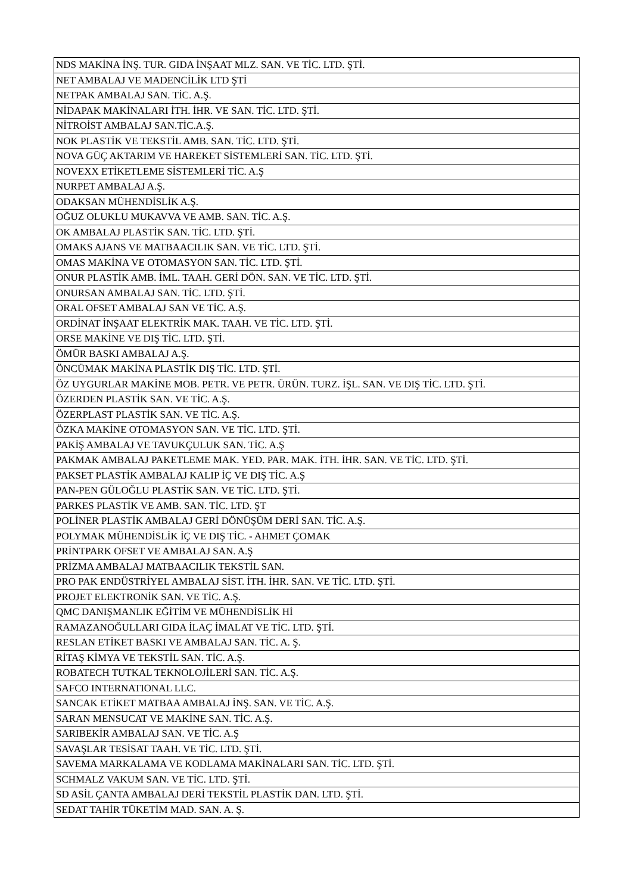| NDS MAKİNA İNŞ. TUR. GIDA İNŞAAT MLZ. SAN. VE TİC. LTD. ŞTİ. |
| NET AMBALAJ VE MADENCİLİK LTD ŞTİ |
| NETPAK AMBALAJ SAN. TİC. A.Ş. |
| NİDAPAK MAKİNALARI İTH. İHR. VE SAN. TİC. LTD. ŞTİ. |
| NİTROİST AMBALAJ SAN.TİC.A.Ş. |
| NOK PLASTİK VE TEKSTİL AMB. SAN. TİC. LTD. ŞTİ. |
| NOVA GÜÇ AKTARIM VE HAREKET SİSTEMLERİ SAN. TİC. LTD. ŞTİ. |
| NOVEXX ETİKETLEME SİSTEMLERİ TİC. A.Ş |
| NURPET AMBALAJ A.Ş. |
| ODAKSAN MÜHENDİSLİK A.Ş. |
| OĞUZ OLUKLU MUKAVVA VE AMB. SAN. TİC. A.Ş. |
| OK AMBALAJ PLASTİK SAN. TİC. LTD. ŞTİ. |
| OMAKS AJANS VE MATBAACILIK SAN. VE TİC. LTD. ŞTİ. |
| OMAS MAKİNA VE OTOMASYON SAN. TİC. LTD. ŞTİ. |
| ONUR PLASTİK AMB. İML. TAAH. GERİ DÖN. SAN. VE TİC. LTD. ŞTİ. |
| ONURSAN AMBALAJ SAN. TİC. LTD. ŞTİ. |
| ORAL OFSET AMBALAJ SAN VE TİC. A.Ş. |
| ORDİNAT İNŞAAT ELEKTRİK MAK. TAAH. VE TİC. LTD. ŞTİ. |
| ORSE MAKİNE VE DIŞ TİC. LTD. ŞTİ. |
| ÖMÜR BASKI AMBALAJ A.Ş. |
| ÖNCÜMAK MAKİNA PLASTİK DIŞ TİC. LTD. ŞTİ. |
| ÖZ UYGURLAR MAKİNE MOB. PETR. VE PETR. ÜRÜN. TURZ. İŞL. SAN. VE DIŞ TİC. LTD. ŞTİ. |
| ÖZERDEN PLASTİK SAN. VE TİC. A.Ş. |
| ÖZERPLAST PLASTİK SAN. VE TİC. A.Ş. |
| ÖZKA MAKİNE OTOMASYON SAN. VE TİC. LTD. ŞTİ. |
| PAKİŞ AMBALAJ VE TAVUKÇULUK SAN. TİC. A.Ş |
| PAKMAK AMBALAJ PAKETLEME MAK. YED. PAR. MAK. İTH. İHR. SAN. VE TİC. LTD. ŞTİ. |
| PAKSET PLASTİK AMBALAJ KALIP İÇ VE DIŞ TİC. A.Ş |
| PAN-PEN GÜLOĞLU PLASTİK SAN. VE TİC. LTD. ŞTİ. |
| PARKES PLASTİK VE AMB. SAN. TİC. LTD. ŞT |
| POLİNER PLASTİK AMBALAJ GERİ DÖNÜŞÜM DERİ SAN. TİC. A.Ş. |
| POLYMAK MÜHENDİSLİK İÇ VE DIŞ TİC. - AHMET ÇOMAK |
| PRİNTPARK OFSET VE AMBALAJ SAN. A.Ş |
| PRİZMA AMBALAJ MATBAACILIK TEKSTİL SAN. |
| PRO PAK ENDÜSTRİYEL AMBALAJ SİST. İTH. İHR. SAN. VE TİC. LTD. ŞTİ. |
| PROJET ELEKTRONİK SAN. VE TİC. A.Ş. |
| QMC DANIŞMANLIK EĞİTİM VE MÜHENDİSLİK Hİ |
| RAMAZANOĞULLARI GIDA İLAÇ İMALAT VE TİC. LTD. ŞTİ. |
| RESLAN ETİKET BASKI VE AMBALAJ SAN. TİC. A. Ş. |
| RİTAŞ KİMYA VE TEKSTİL SAN. TİC. A.Ş. |
| ROBATECH TUTKAL TEKNOLOJİLERİ SAN. TİC. A.Ş. |
| SAFCO INTERNATIONAL LLC. |
| SANCAK ETİKET MATBAA AMBALAJ İNŞ. SAN. VE TİC. A.Ş. |
| SARAN MENSUCAT VE MAKİNE SAN. TİC. A.Ş. |
| SARIBEKİR AMBALAJ SAN. VE TİC. A.Ş |
| SAVAŞLAR TESİSAT TAAH. VE TİC. LTD. ŞTİ. |
| SAVEMA MARKALAMA VE KODLAMA MAKİNALARI SAN. TİC. LTD. ŞTİ. |
| SCHMALZ VAKUM SAN. VE TİC. LTD. ŞTİ. |
| SD ASİL ÇANTA AMBALAJ DERİ TEKSTİL PLASTİK DAN. LTD. ŞTİ. |
| SEDAT TAHİR TÜKETİM MAD. SAN. A. Ş. |